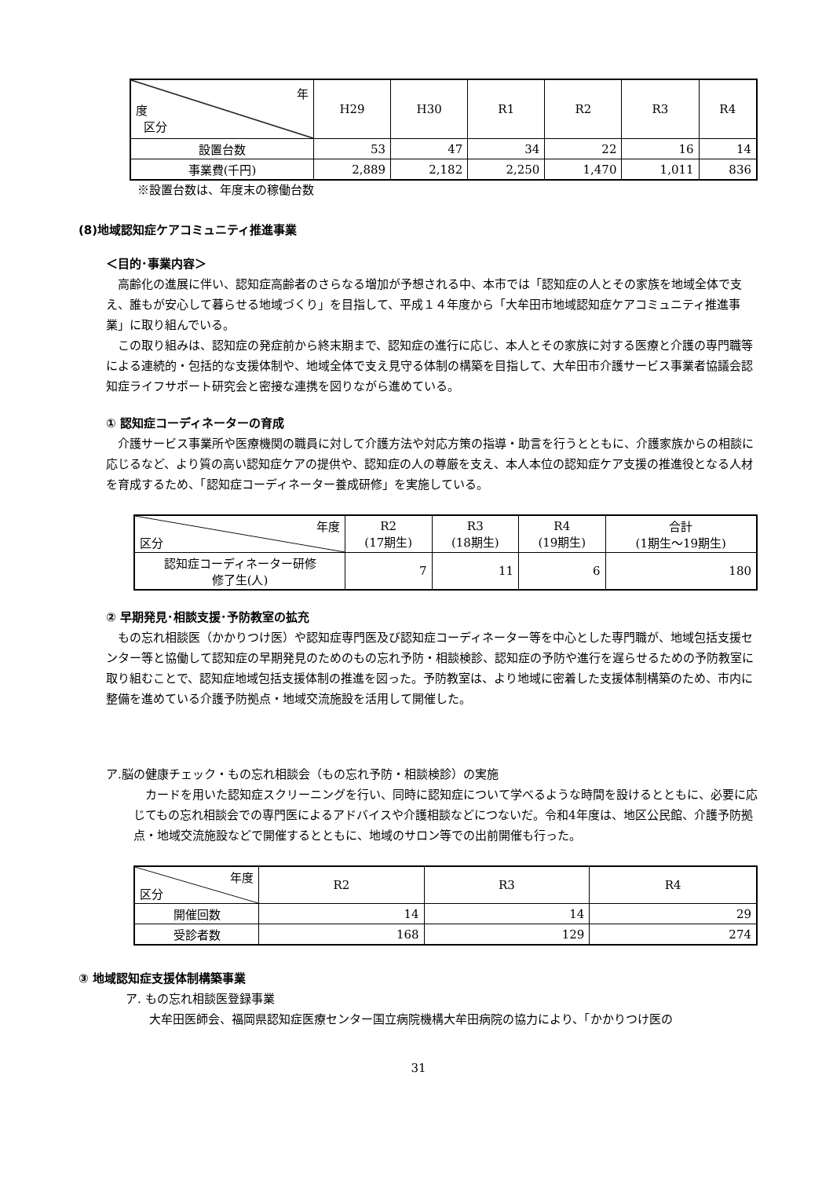| 年 度 区分 | H29 | H30 | R1 | R2 | R3 | R4 |
| 設置台数 | 53 | 47 | 34 | 22 | 16 | 14 |
| 事業費(千円) | 2,889 | 2,182 | 2,250 | 1,470 | 1,011 | 836 |
※設置台数は、年度末の稼働台数
(8)地域認知症ケアコミュニティ推進事業
＜目的･事業内容＞
高齢化の進展に伴い、認知症高齢者のさらなる増加が予想される中、本市では「認知症の人とその家族を地域全体で支え、誰もが安心して暮らせる地域づくり」を目指して、平成１４年度から「大牟田市地域認知症ケアコミュニティ推進事業」に取り組んでいる。
この取り組みは、認知症の発症前から終末期まで、認知症の進行に応じ、本人とその家族に対する医療と介護の専門職等による連続的・包括的な支援体制や、地域全体で支え見守る体制の構築を目指して、大牟田市介護サービス事業者協議会認知症ライフサポート研究会と密接な連携を図りながら進めている。
① 認知症コーディネーターの育成
介護サービス事業所や医療機関の職員に対して介護方法や対応方策の指導・助言を行うとともに、介護家族からの相談に応じるなど、より質の高い認知症ケアの提供や、認知症の人の尊厳を支え、本人本位の認知症ケア支援の推進役となる人材を育成するため、「認知症コーディネーター養成研修」を実施している。
| 年度 区分 | R2 (17期生) | R3 (18期生) | R4 (19期生) | 合計 (1期生～19期生) |
| 認知症コーディネーター研修 修了生(人) | 7 | 11 | 6 | 180 |
② 早期発見･相談支援･予防教室の拡充
もの忘れ相談医（かかりつけ医）や認知症専門医及び認知症コーディネーター等を中心とした専門職が、地域包括支援センター等と協働して認知症の早期発見のためのもの忘れ予防・相談検診、認知症の予防や進行を遅らせるための予防教室に取り組むことで、認知症地域包括支援体制の推進を図った。予防教室は、より地域に密着した支援体制構築のため、市内に整備を進めている介護予防拠点・地域交流施設を活用して開催した。
ア.脳の健康チェック・もの忘れ相談会（もの忘れ予防・相談検診）の実施
カードを用いた認知症スクリーニングを行い、同時に認知症について学べるような時間を設けるとともに、必要に応じてもの忘れ相談会での専門医によるアドバイスや介護相談などにつないだ。令和4年度は、地区公民館、介護予防拠点・地域交流施設などで開催するとともに、地域のサロン等での出前開催も行った。
| 年度 区分 | R2 | R3 | R4 |
| 開催回数 | 14 | 14 | 29 |
| 受診者数 | 168 | 129 | 274 |
③ 地域認知症支援体制構築事業
ア. もの忘れ相談医登録事業
大牟田医師会、福岡県認知症医療センター国立病院機構大牟田病院の協力により、「かかりつけ医の
31